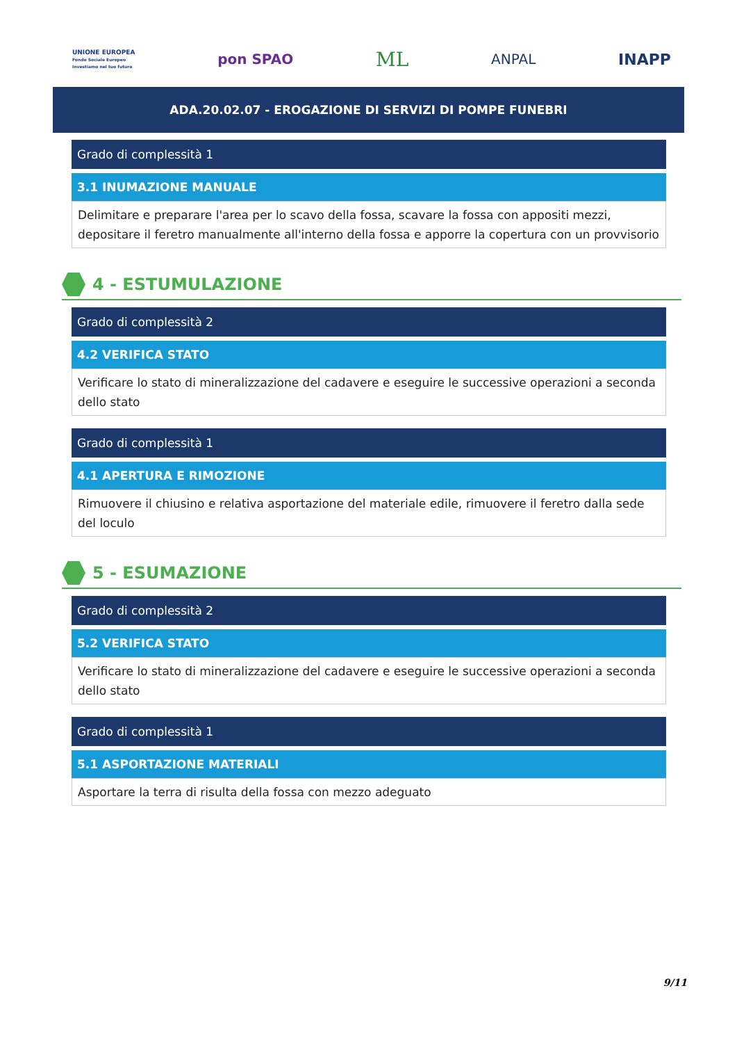UNIONE EUROPEA
Fondo Sociale Europeo
Investiamo nel tuo futuro
pon SPAO
ML
ANPAL INAPP
ADA.20.02.07 - EROGAZIONE DI SERVIZI DI POMPE FUNEBRI
Grado di complessità 1
3.1 INUMAZIONE MANUALE
Delimitare e preparare l'area per lo scavo della fossa, scavare la fossa con appositi mezzi, depositare il feretro manualmente all'interno della fossa e apporre la copertura con un provvisorio
4 - ESTUMULAZIONE
Grado di complessità 2
4.2 VERIFICA STATO
Verificare lo stato di mineralizzazione del cadavere e eseguire le successive operazioni a seconda dello stato
Grado di complessità 1
4.1 APERTURA E RIMOZIONE
Rimuovere il chiusino e relativa asportazione del materiale edile, rimuovere il feretro dalla sede del loculo
5 - ESUMAZIONE
Grado di complessità 2
5.2 VERIFICA STATO
Verificare lo stato di mineralizzazione del cadavere e eseguire le successive operazioni a seconda dello stato
Grado di complessità 1
5.1 ASPORTAZIONE MATERIALI
Asportare la terra di risulta della fossa con mezzo adeguato
9/11